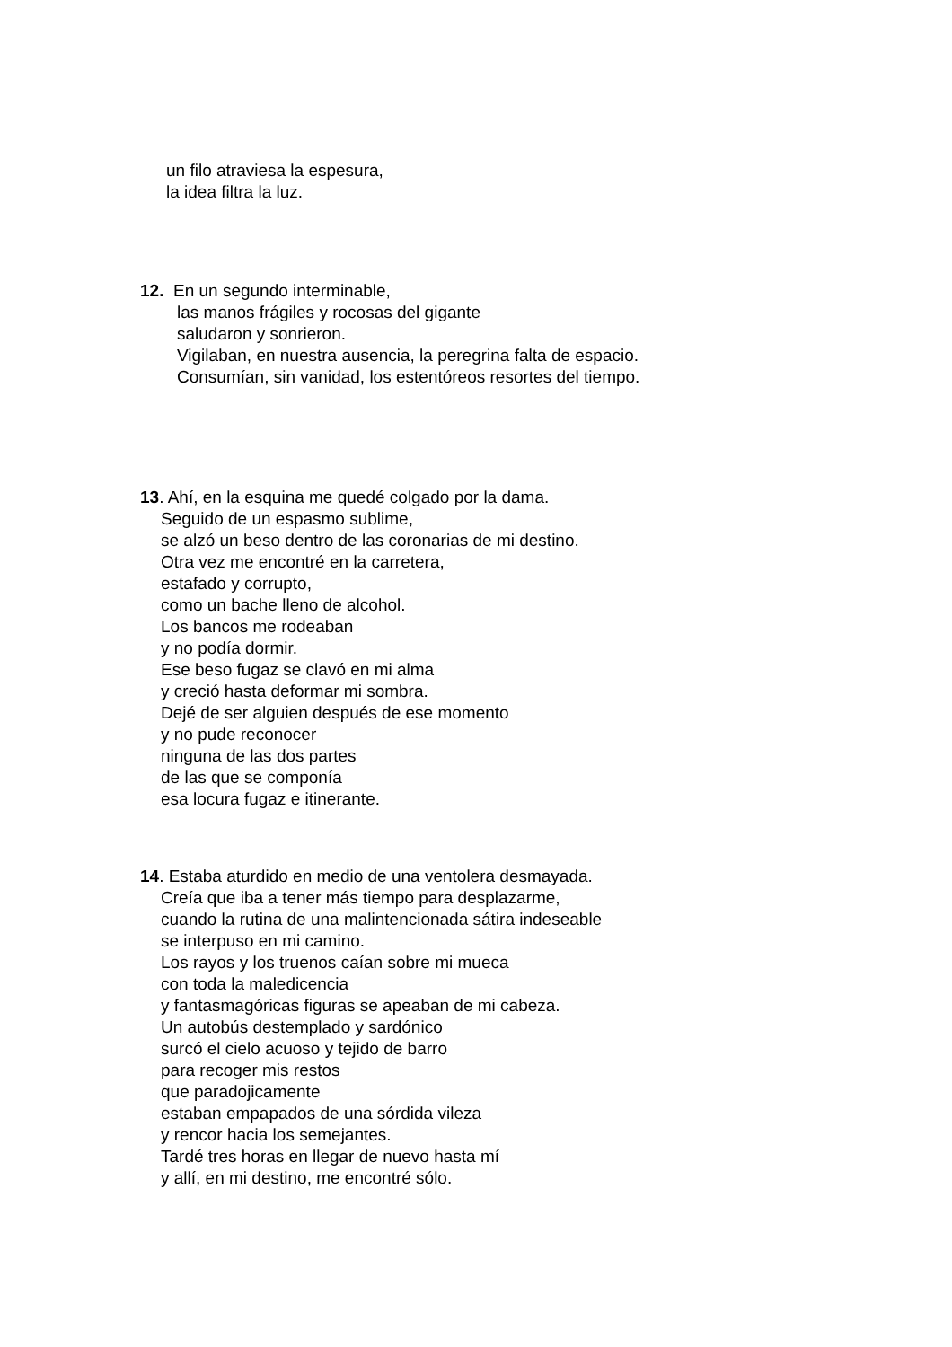un filo atraviesa la espesura,
la idea filtra la luz.
12. En un segundo interminable,
las manos frágiles y rocosas del gigante
saludaron y sonrieron.
Vigilaban, en nuestra ausencia, la peregrina falta de espacio.
Consumían, sin vanidad, los estentóreos resortes del tiempo.
13. Ahí, en la esquina me quedé colgado por la dama.
Seguido de un espasmo sublime,
se alzó un beso dentro de las coronarias de mi destino.
Otra vez me encontré en la carretera,
estafado y corrupto,
como un bache lleno de alcohol.
Los bancos me rodeaban
y no podía dormir.
Ese beso fugaz se clavó en mi alma
y creció hasta deformar mi sombra.
Dejé de ser alguien después de ese momento
y no pude reconocer
ninguna de las dos partes
de las que se componía
esa locura fugaz e itinerante.
14. Estaba aturdido en medio de una ventolera desmayada.
Creía que iba a tener más tiempo para desplazarme,
cuando la rutina de una malintencionada sátira indeseable
se interpuso en mi camino.
Los rayos y los truenos caían sobre mi mueca
con toda la maledicencia
y fantasmagóricas figuras se apeaban de mi cabeza.
Un autobús destemplado y sardónico
surcó el cielo acuoso y tejido de barro
para recoger mis restos
que paradojicamente
estaban empapados de una sórdida vileza
y rencor hacia los semejantes.
Tardé tres horas en llegar de nuevo hasta mí
y allí, en mi destino, me encontré sólo.